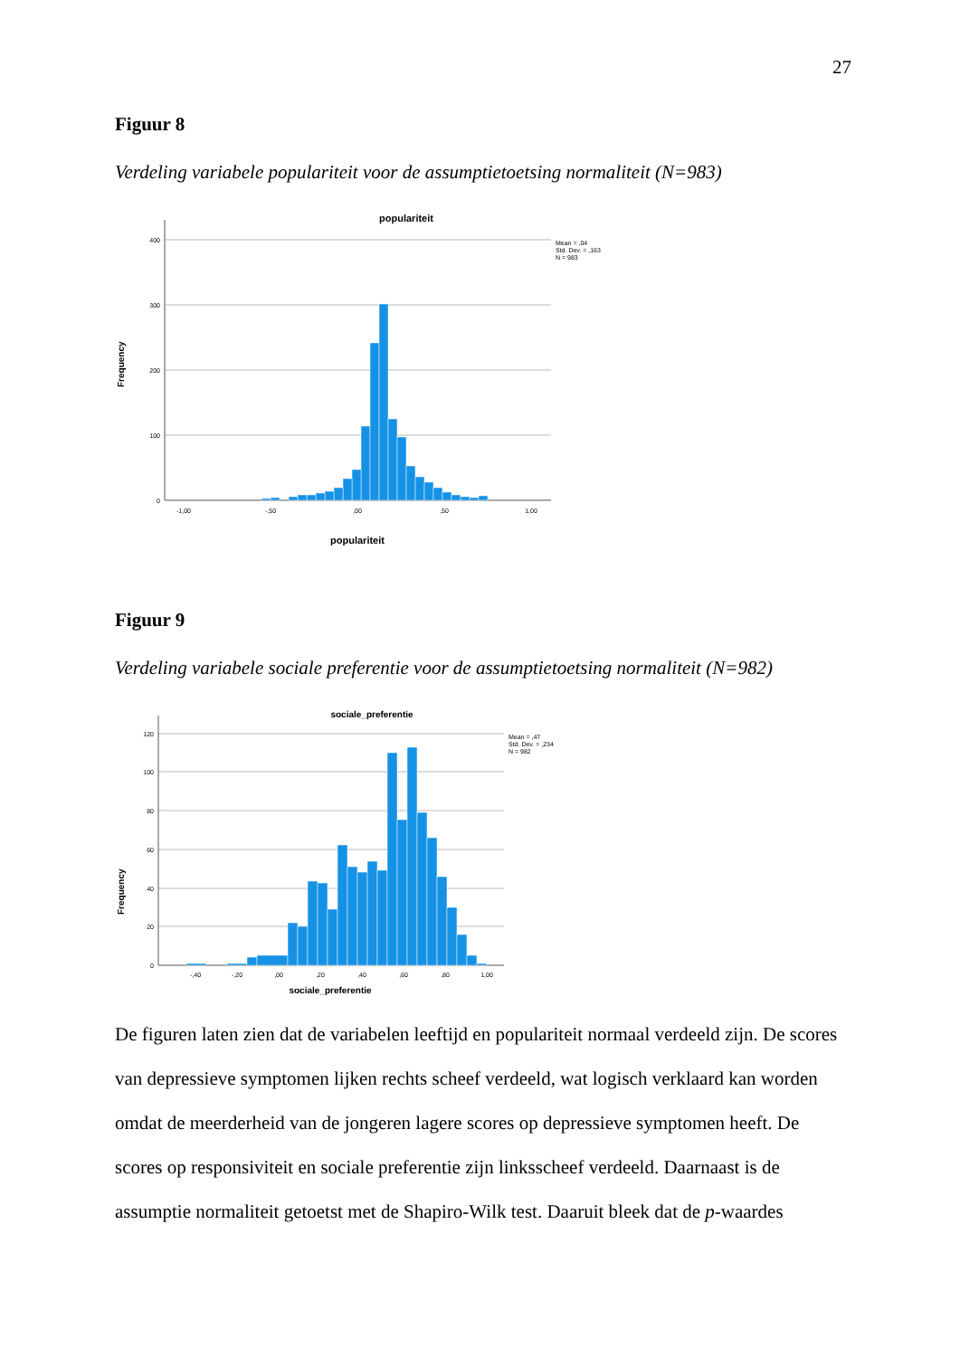27
Figuur 8
Verdeling variabele populariteit voor de assumptietoetsing normaliteit (N=983)
populariteit
400
300
200
100
0
Frequency
-1,00
-,50
,00
,50
1,00
populariteit
Mean = ,04
Std. Dev. = ,163
N = 983
Figuur 9
Verdeling variabele sociale preferentie voor de assumptietoetsing normaliteit (N=982)
sociale_preferentie
120
100
80
60
40
20
0
Frequency
-,40
-,20
,00
,20
,40
,60
,80
1,00
sociale_preferentie
Mean = ,47
Std. Dev. = ,234
N = 982
De figuren laten zien dat de variabelen leeftijd en populariteit normaal verdeeld zijn. De scores van depressieve symptomen lijken rechts scheef verdeeld, wat logisch verklaard kan worden omdat de meerderheid van de jongeren lagere scores op depressieve symptomen heeft. De scores op responsiviteit en sociale preferentie zijn linksscheef verdeeld. Daarnaast is de assumptie normaliteit getoetst met de Shapiro-Wilk test. Daaruit bleek dat de p-waardes